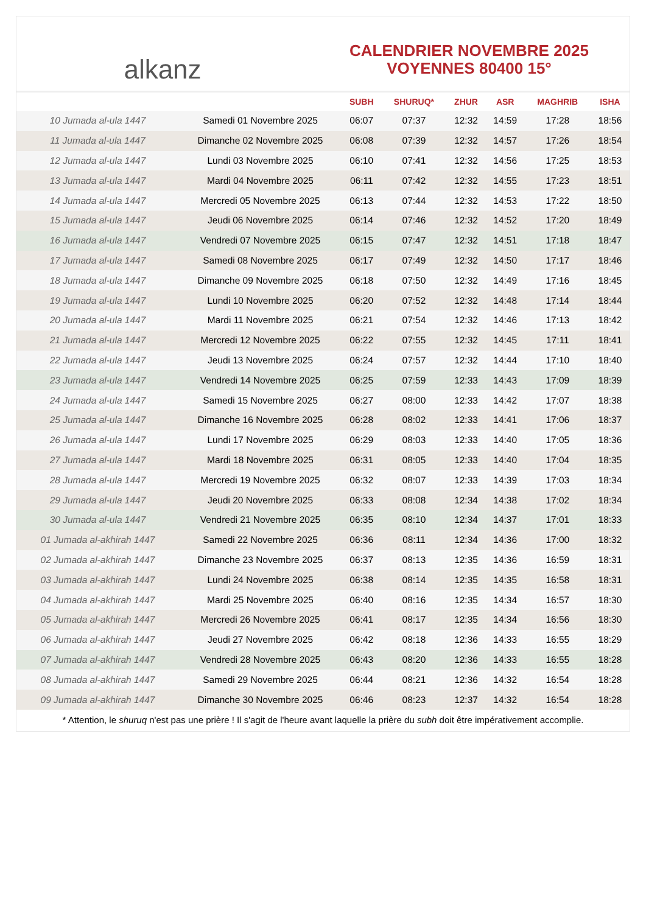alkanz
CALENDRIER NOVEMBRE 2025
VOYENNES 80400 15°
| | | SUBH | SHURUQ* | ZHUR | ASR | MAGHRIB | ISHA |
| --- | --- | --- | --- | --- | --- | --- | --- |
| 10 Jumada al-ula 1447 | Samedi 01 Novembre 2025 | 06:07 | 07:37 | 12:32 | 14:59 | 17:28 | 18:56 |
| 11 Jumada al-ula 1447 | Dimanche 02 Novembre 2025 | 06:08 | 07:39 | 12:32 | 14:57 | 17:26 | 18:54 |
| 12 Jumada al-ula 1447 | Lundi 03 Novembre 2025 | 06:10 | 07:41 | 12:32 | 14:56 | 17:25 | 18:53 |
| 13 Jumada al-ula 1447 | Mardi 04 Novembre 2025 | 06:11 | 07:42 | 12:32 | 14:55 | 17:23 | 18:51 |
| 14 Jumada al-ula 1447 | Mercredi 05 Novembre 2025 | 06:13 | 07:44 | 12:32 | 14:53 | 17:22 | 18:50 |
| 15 Jumada al-ula 1447 | Jeudi 06 Novembre 2025 | 06:14 | 07:46 | 12:32 | 14:52 | 17:20 | 18:49 |
| 16 Jumada al-ula 1447 | Vendredi 07 Novembre 2025 | 06:15 | 07:47 | 12:32 | 14:51 | 17:18 | 18:47 |
| 17 Jumada al-ula 1447 | Samedi 08 Novembre 2025 | 06:17 | 07:49 | 12:32 | 14:50 | 17:17 | 18:46 |
| 18 Jumada al-ula 1447 | Dimanche 09 Novembre 2025 | 06:18 | 07:50 | 12:32 | 14:49 | 17:16 | 18:45 |
| 19 Jumada al-ula 1447 | Lundi 10 Novembre 2025 | 06:20 | 07:52 | 12:32 | 14:48 | 17:14 | 18:44 |
| 20 Jumada al-ula 1447 | Mardi 11 Novembre 2025 | 06:21 | 07:54 | 12:32 | 14:46 | 17:13 | 18:42 |
| 21 Jumada al-ula 1447 | Mercredi 12 Novembre 2025 | 06:22 | 07:55 | 12:32 | 14:45 | 17:11 | 18:41 |
| 22 Jumada al-ula 1447 | Jeudi 13 Novembre 2025 | 06:24 | 07:57 | 12:32 | 14:44 | 17:10 | 18:40 |
| 23 Jumada al-ula 1447 | Vendredi 14 Novembre 2025 | 06:25 | 07:59 | 12:33 | 14:43 | 17:09 | 18:39 |
| 24 Jumada al-ula 1447 | Samedi 15 Novembre 2025 | 06:27 | 08:00 | 12:33 | 14:42 | 17:07 | 18:38 |
| 25 Jumada al-ula 1447 | Dimanche 16 Novembre 2025 | 06:28 | 08:02 | 12:33 | 14:41 | 17:06 | 18:37 |
| 26 Jumada al-ula 1447 | Lundi 17 Novembre 2025 | 06:29 | 08:03 | 12:33 | 14:40 | 17:05 | 18:36 |
| 27 Jumada al-ula 1447 | Mardi 18 Novembre 2025 | 06:31 | 08:05 | 12:33 | 14:40 | 17:04 | 18:35 |
| 28 Jumada al-ula 1447 | Mercredi 19 Novembre 2025 | 06:32 | 08:07 | 12:33 | 14:39 | 17:03 | 18:34 |
| 29 Jumada al-ula 1447 | Jeudi 20 Novembre 2025 | 06:33 | 08:08 | 12:34 | 14:38 | 17:02 | 18:34 |
| 30 Jumada al-ula 1447 | Vendredi 21 Novembre 2025 | 06:35 | 08:10 | 12:34 | 14:37 | 17:01 | 18:33 |
| 01 Jumada al-akhirah 1447 | Samedi 22 Novembre 2025 | 06:36 | 08:11 | 12:34 | 14:36 | 17:00 | 18:32 |
| 02 Jumada al-akhirah 1447 | Dimanche 23 Novembre 2025 | 06:37 | 08:13 | 12:35 | 14:36 | 16:59 | 18:31 |
| 03 Jumada al-akhirah 1447 | Lundi 24 Novembre 2025 | 06:38 | 08:14 | 12:35 | 14:35 | 16:58 | 18:31 |
| 04 Jumada al-akhirah 1447 | Mardi 25 Novembre 2025 | 06:40 | 08:16 | 12:35 | 14:34 | 16:57 | 18:30 |
| 05 Jumada al-akhirah 1447 | Mercredi 26 Novembre 2025 | 06:41 | 08:17 | 12:35 | 14:34 | 16:56 | 18:30 |
| 06 Jumada al-akhirah 1447 | Jeudi 27 Novembre 2025 | 06:42 | 08:18 | 12:36 | 14:33 | 16:55 | 18:29 |
| 07 Jumada al-akhirah 1447 | Vendredi 28 Novembre 2025 | 06:43 | 08:20 | 12:36 | 14:33 | 16:55 | 18:28 |
| 08 Jumada al-akhirah 1447 | Samedi 29 Novembre 2025 | 06:44 | 08:21 | 12:36 | 14:32 | 16:54 | 18:28 |
| 09 Jumada al-akhirah 1447 | Dimanche 30 Novembre 2025 | 06:46 | 08:23 | 12:37 | 14:32 | 16:54 | 18:28 |
* Attention, le shuruq n'est pas une prière ! Il s'agit de l'heure avant laquelle la prière du subh doit être impérativement accomplie.